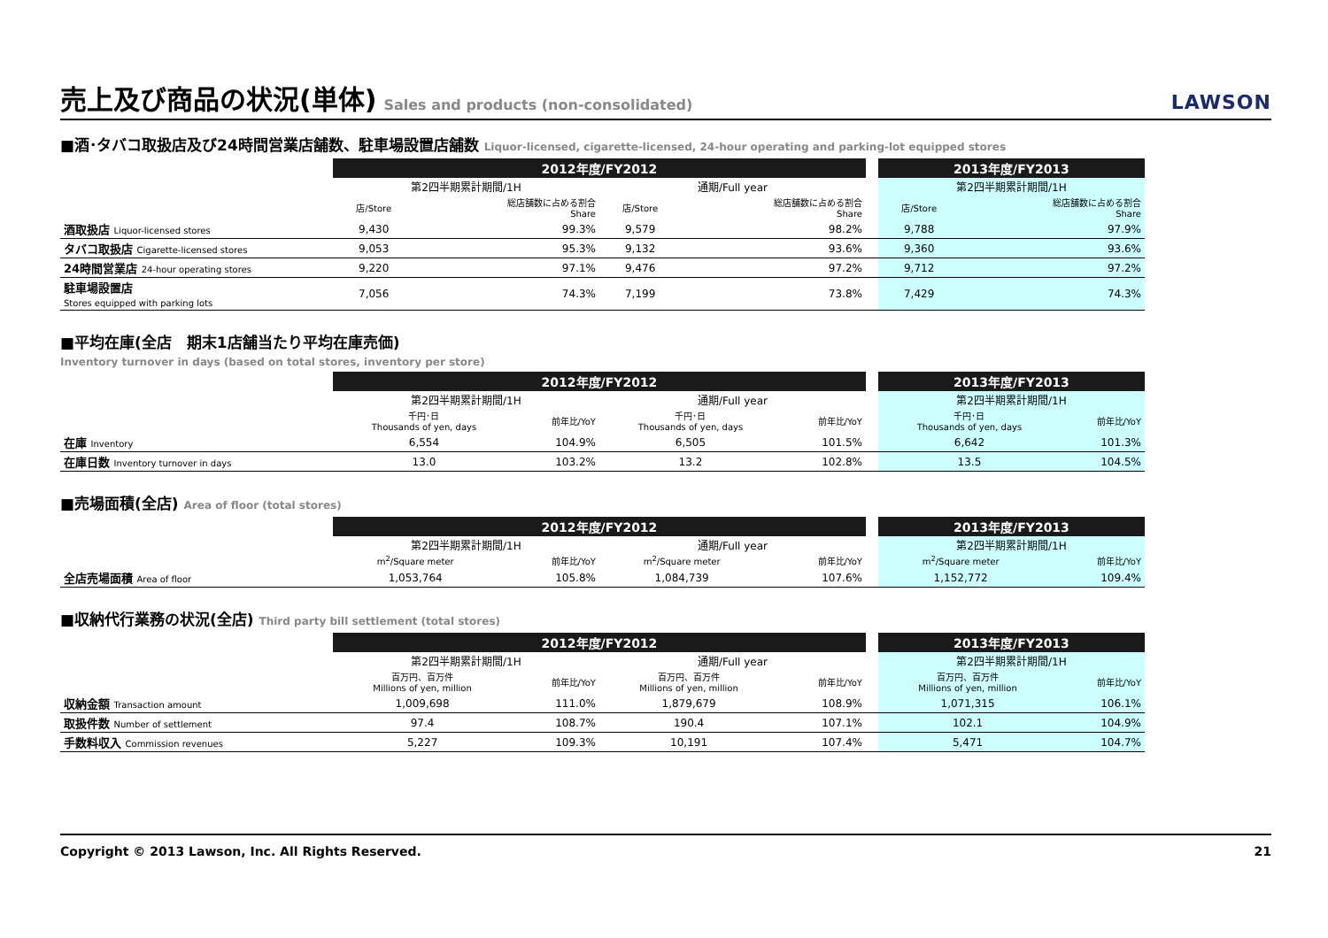売上及び商品の状況(単体)
Sales and products (non-consolidated) LAWSON
■酒･タバコ取扱店及び24時間営業店舗数、駐車場設置店舗数 Liquor-licensed, cigarette-licensed, 24-hour operating and parking-lot equipped stores
| | 2012年度/FY2012 | | | | | 2013年度/FY2013 | |
| | 第2四半期累計期間/1H | | 通期/Full year | | | 第2四半期累計期間/1H | |
| | 店/Store | 総店舗数に占める割合 Share | 店/Store | 総店舗数に占める割合 Share | | 店/Store | 総店舗数に占める割合 Share |
| 酒取扱店 Liquor-licensed stores | 9,430 | 99.3% | 9,579 | 98.2% | | 9,788 | 97.9% |
| タバコ取扱店 Cigarette-licensed stores | 9,053 | 95.3% | 9,132 | 93.6% | | 9,360 | 93.6% |
| 24時間営業店 24-hour operating stores | 9,220 | 97.1% | 9,476 | 97.2% | | 9,712 | 97.2% |
| 駐車場設置店 Stores equipped with parking lots | 7,056 | 74.3% | 7,199 | 73.8% | | 7,429 | 74.3% |
■平均在庫(全店　期末1店舗当たり平均在庫売価)
Inventory turnover in days (based on total stores, inventory per store)
| | 2012年度/FY2012 | | | | | 2013年度/FY2013 | |
| | 第2四半期累計期間/1H | | 通期/Full year | | | 第2四半期累計期間/1H | |
| | 千円･日 Thousands of yen, days | 前年比/YoY | 千円･日 Thousands of yen, days | 前年比/YoY | | 千円･日 Thousands of yen, days | 前年比/YoY |
| 在庫 Inventory | 6,554 | 104.9% | 6,505 | 101.5% | | 6,642 | 101.3% |
| 在庫日数 Inventory turnover in days | 13.0 | 103.2% | 13.2 | 102.8% | | 13.5 | 104.5% |
■売場面積(全店) Area of floor (total stores)
| | 2012年度/FY2012 | | | | | 2013年度/FY2013 | |
| | 第2四半期累計期間/1H | | 通期/Full year | | | 第2四半期累計期間/1H | |
| | m<sup>2</sup>/Square meter | 前年比/YoY | m<sup>2</sup>/Square meter | 前年比/YoY | | m<sup>2</sup>/Square meter | 前年比/YoY |
| 全店売場面積 Area of floor | 1,053,764 | 105.8% | 1,084,739 | 107.6% | | 1,152,772 | 109.4% |
■収納代行業務の状況(全店) Third party bill settlement (total stores)
| | 2012年度/FY2012 | | | | | 2013年度/FY2013 | |
| | 第2四半期累計期間/1H | | 通期/Full year | | | 第2四半期累計期間/1H | |
| | 百万円、百万件 Millions of yen, million | 前年比/YoY | 百万円、百万件 Millions of yen, million | 前年比/YoY | | 百万円、百万件 Millions of yen, million | 前年比/YoY |
| 収納金額 Transaction amount | 1,009,698 | 111.0% | 1,879,679 | 108.9% | | 1,071,315 | 106.1% |
| 取扱件数 Number of settlement | 97.4 | 108.7% | 190.4 | 107.1% | | 102.1 | 104.9% |
| 手数料収入 Commission revenues | 5,227 | 109.3% | 10,191 | 107.4% | | 5,471 | 104.7% |
Copyright © 2013 Lawson, Inc. All Rights Reserved. 21